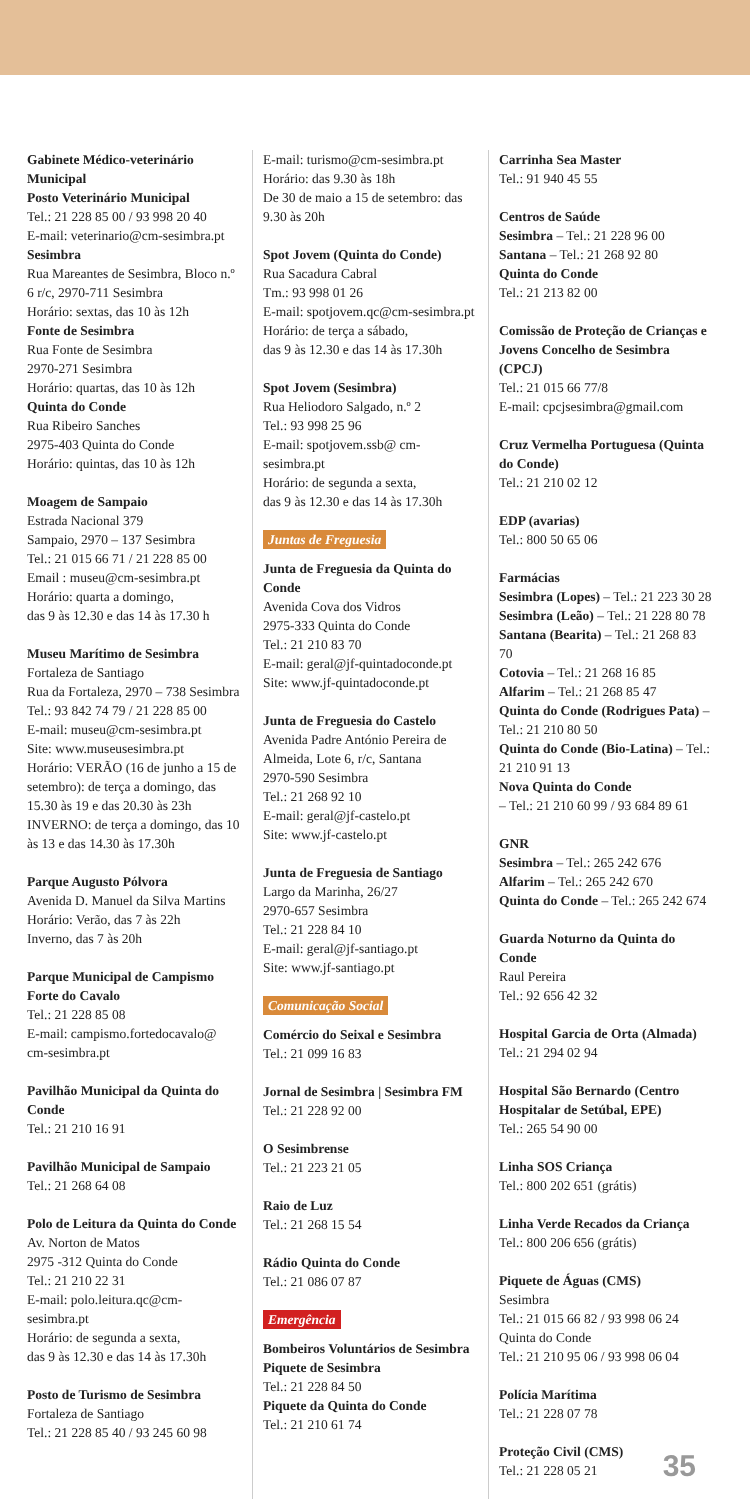Gabinete Médico-veterinário Municipal
Posto Veterinário Municipal
Tel.: 21 228 85 00 / 93 998 20 40
E-mail: veterinario@cm-sesimbra.pt
Sesimbra
Rua Mareantes de Sesimbra, Bloco n.º 6 r/c, 2970-711 Sesimbra
Horário: sextas, das 10 às 12h
Fonte de Sesimbra
Rua Fonte de Sesimbra
2970-271 Sesimbra
Horário: quartas, das 10 às 12h
Quinta do Conde
Rua Ribeiro Sanches
2975-403 Quinta do Conde
Horário: quintas, das 10 às 12h
Moagem de Sampaio
Estrada Nacional 379
Sampaio, 2970 – 137 Sesimbra
Tel.: 21 015 66 71 / 21 228 85 00
Email : museu@cm-sesimbra.pt
Horário: quarta a domingo,
das 9 às 12.30 e das 14 às 17.30 h
Museu Marítimo de Sesimbra
Fortaleza de Santiago
Rua da Fortaleza, 2970 – 738 Sesimbra
Tel.: 93 842 74 79 / 21 228 85 00
E-mail: museu@cm-sesimbra.pt
Site: www.museusesimbra.pt
Horário: VERÃO (16 de junho a 15 de setembro): de terça a domingo, das 15.30 às 19 e das 20.30 às 23h
INVERNO: de terça a domingo, das 10 às 13 e das 14.30 às 17.30h
Parque Augusto Pólvora
Avenida D. Manuel da Silva Martins
Horário: Verão, das 7 às 22h
Inverno, das 7 às 20h
Parque Municipal de Campismo Forte do Cavalo
Tel.: 21 228 85 08
E-mail: campismo.fortedocavalo@ cm-sesimbra.pt
Pavilhão Municipal da Quinta do Conde
Tel.: 21 210 16 91
Pavilhão Municipal de Sampaio
Tel.: 21 268 64 08
Polo de Leitura da Quinta do Conde
Av. Norton de Matos
2975 -312 Quinta do Conde
Tel.: 21 210 22 31
E-mail: polo.leitura.qc@cm-sesimbra.pt
Horário: de segunda a sexta,
das 9 às 12.30 e das 14 às 17.30h
Posto de Turismo de Sesimbra
Fortaleza de Santiago
Tel.: 21 228 85 40 / 93 245 60 98
E-mail: turismo@cm-sesimbra.pt
Horário: das 9.30 às 18h
De 30 de maio a 15 de setembro: das 9.30 às 20h
Spot Jovem (Quinta do Conde)
Rua Sacadura Cabral
Tm.: 93 998 01 26
E-mail: spotjovem.qc@cm-sesimbra.pt
Horário: de terça a sábado,
das 9 às 12.30 e das 14 às 17.30h
Spot Jovem (Sesimbra)
Rua Heliodoro Salgado, n.º 2
Tel.: 93 998 25 96
E-mail: spotjovem.ssb@ cm-sesimbra.pt
Horário: de segunda a sexta,
das 9 às 12.30 e das 14 às 17.30h
Juntas de Freguesia
Junta de Freguesia da Quinta do Conde
Avenida Cova dos Vidros
2975-333 Quinta do Conde
Tel.: 21 210 83 70
E-mail: geral@jf-quintadoconde.pt
Site: www.jf-quintadoconde.pt
Junta de Freguesia do Castelo
Avenida Padre António Pereira de Almeida, Lote 6, r/c, Santana
2970-590 Sesimbra
Tel.: 21 268 92 10
E-mail: geral@jf-castelo.pt
Site: www.jf-castelo.pt
Junta de Freguesia de Santiago
Largo da Marinha, 26/27
2970-657 Sesimbra
Tel.: 21 228 84 10
E-mail: geral@jf-santiago.pt
Site: www.jf-santiago.pt
Comunicação Social
Comércio do Seixal e Sesimbra
Tel.: 21 099 16 83
Jornal de Sesimbra | Sesimbra FM
Tel.: 21 228 92 00
O Sesimbrense
Tel.: 21 223 21 05
Raio de Luz
Tel.: 21 268 15 54
Rádio Quinta do Conde
Tel.: 21 086 07 87
Emergência
Bombeiros Voluntários de Sesimbra
Piquete de Sesimbra
Tel.: 21 228 84 50
Piquete da Quinta do Conde
Tel.: 21 210 61 74
Carrinha Sea Master
Tel.: 91 940 45 55
Centros de Saúde
Sesimbra – Tel.: 21 228 96 00
Santana – Tel.: 21 268 92 80
Quinta do Conde
Tel.: 21 213 82 00
Comissão de Proteção de Crianças e Jovens Concelho de Sesimbra (CPCJ)
Tel.: 21 015 66 77/8
E-mail: cpcjsesimbra@gmail.com
Cruz Vermelha Portuguesa (Quinta do Conde)
Tel.: 21 210 02 12
EDP (avarias)
Tel.: 800 50 65 06
Farmácias
Sesimbra (Lopes) – Tel.: 21 223 30 28
Sesimbra (Leão) – Tel.: 21 228 80 78
Santana (Bearita) – Tel.: 21 268 83 70
Cotovia – Tel.: 21 268 16 85
Alfarim – Tel.: 21 268 85 47
Quinta do Conde (Rodrigues Pata) – Tel.: 21 210 80 50
Quinta do Conde (Bio-Latina) – Tel.: 21 210 91 13
Nova Quinta do Conde
– Tel.: 21 210 60 99 / 93 684 89 61
GNR
Sesimbra – Tel.: 265 242 676
Alfarim – Tel.: 265 242 670
Quinta do Conde – Tel.: 265 242 674
Guarda Noturno da Quinta do Conde
Raul Pereira
Tel.: 92 656 42 32
Hospital Garcia de Orta (Almada)
Tel.: 21 294 02 94
Hospital São Bernardo (Centro Hospitalar de Setúbal, EPE)
Tel.: 265 54 90 00
Linha SOS Criança
Tel.: 800 202 651 (grátis)
Linha Verde Recados da Criança
Tel.: 800 206 656 (grátis)
Piquete de Águas (CMS)
Sesimbra
Tel.: 21 015 66 82 / 93 998 06 24
Quinta do Conde
Tel.: 21 210 95 06 / 93 998 06 04
Polícia Marítima
Tel.: 21 228 07 78
Proteção Civil (CMS)
Tel.: 21 228 05 21
35